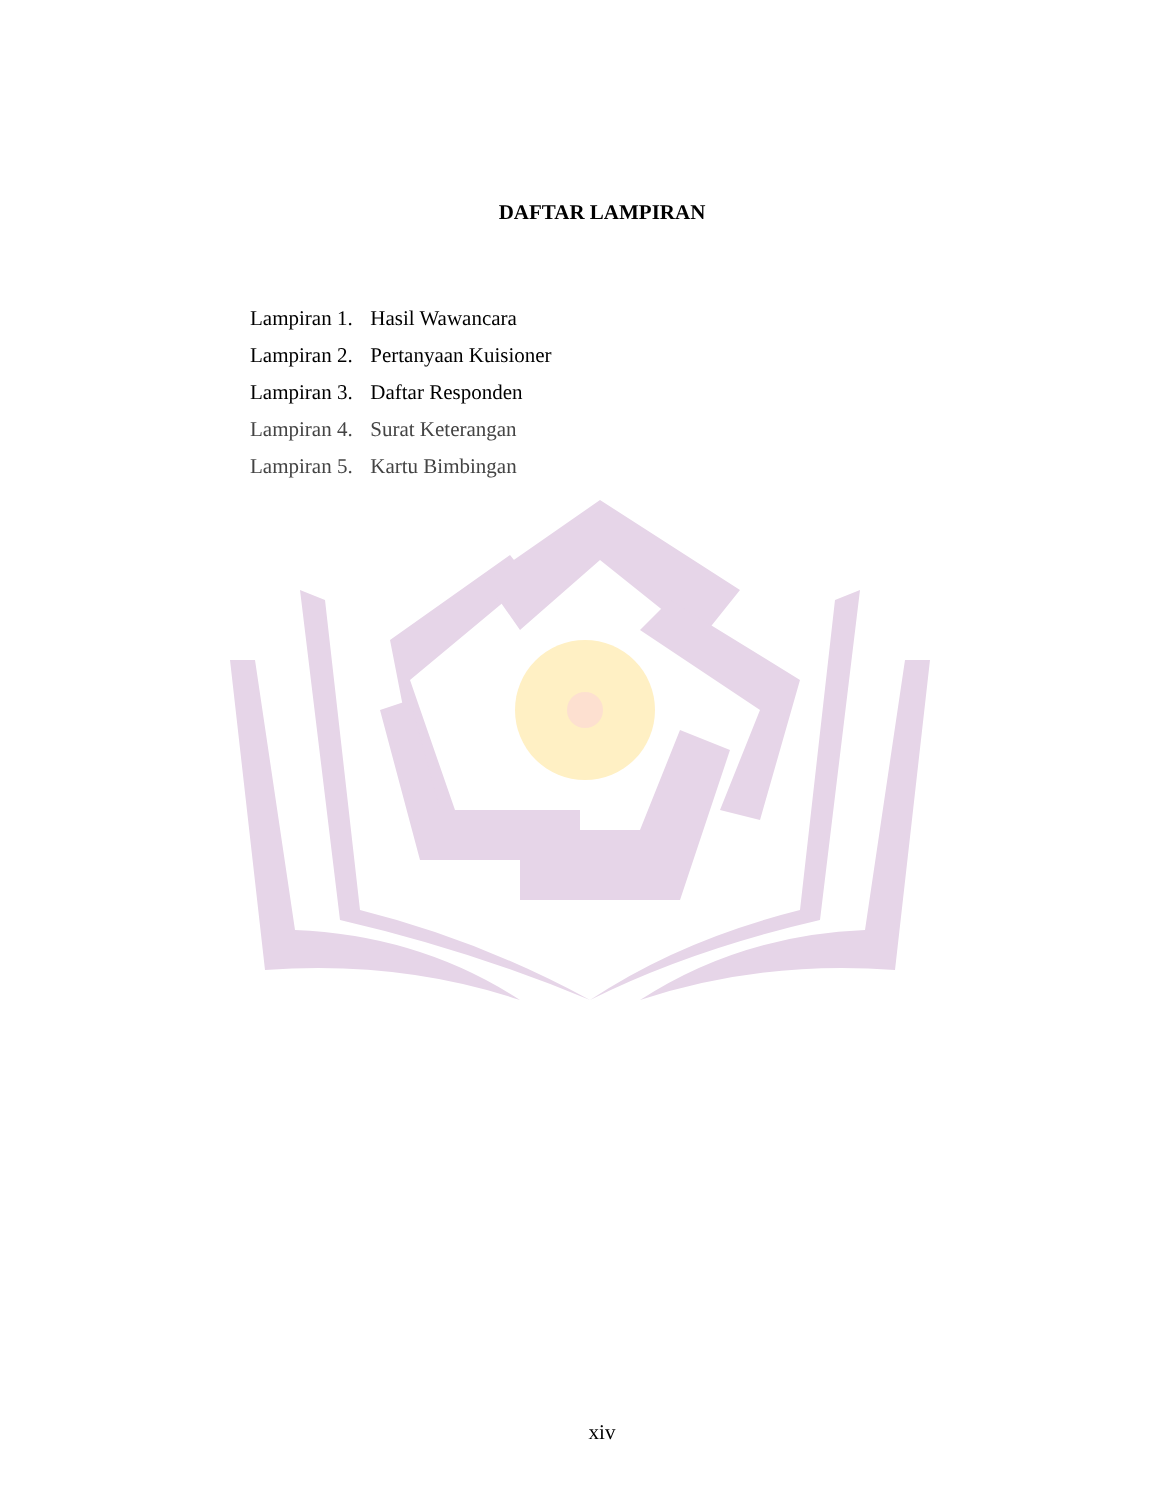DAFTAR LAMPIRAN
Lampiran 1. Hasil Wawancara
Lampiran 2. Pertanyaan Kuisioner
Lampiran 3. Daftar Responden
Lampiran 4. Surat Keterangan
Lampiran 5. Kartu Bimbingan
xiv